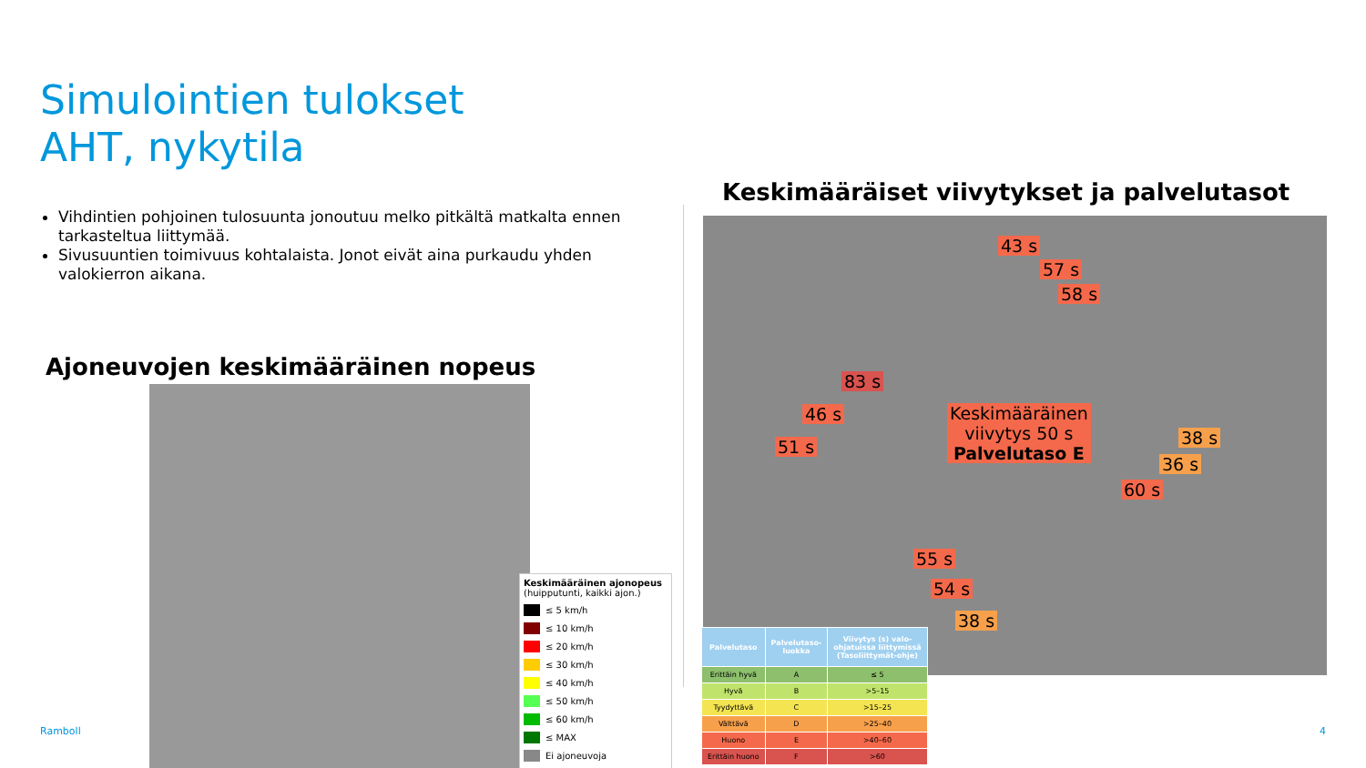Simulointien tulokset
AHT, nykytila
Vihdintien pohjoinen tulosuunta jonoutuu melko pitkältä matkalta ennen tarkasteltua liittymää.
Sivusuuntien toimivuus kohtalaista. Jonot eivät aina purkaudu yhden valokierron aikana.
Ajoneuvojen keskimääräinen nopeus
Keskimääräinen ajonopeus
(huipputunti, kaikki ajon.)
≤ 5 km/h
≤ 10 km/h
≤ 20 km/h
≤ 30 km/h
≤ 40 km/h
≤ 50 km/h
≤ 60 km/h
≤ MAX
Ei ajoneuvoja
Keskimääräiset viivytykset ja palvelutasot
43 s
57 s
58 s
83 s
46 s
51 s
Keskimääräinen
viivytys 50 s
Palvelutaso E
38 s
36 s
60 s
55 s
54 s
38 s
| Palvelutaso | Palvelutaso- luokka | Viivytys (s) valo- ohjatuissa liittymissä (Tasoliittymät-ohje) |
| --- | --- | --- |
| Erittäin hyvä | A | ≤ 5 |
| Hyvä | B | >5–15 |
| Tyydyttävä | C | >15–25 |
| Välttävä | D | >25–40 |
| Huono | E | >40–60 |
| Erittäin huono | F | >60 |
Ramboll 4